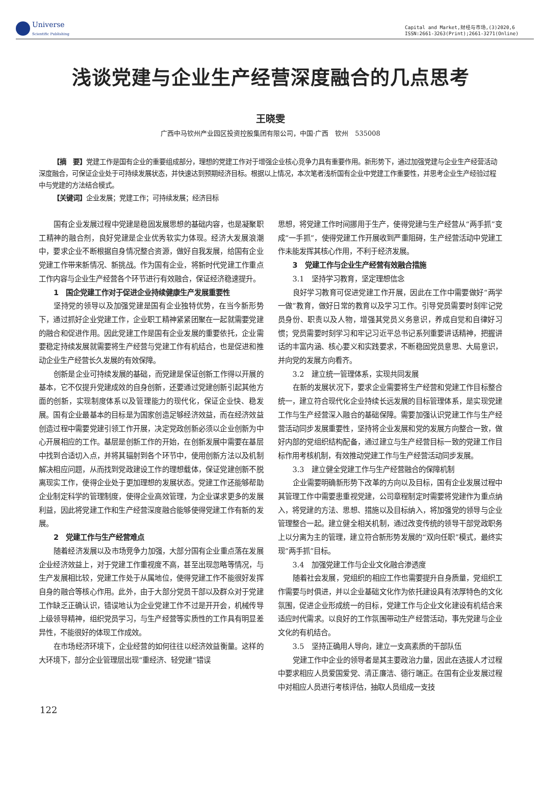Universe
Scientific Publishing
Capital and Market,财经与市场,(3)2020,6
ISSN:2661-3263(Print);2661-3271(Online)
浅谈党建与企业生产经营深度融合的几点思考
王晓雯
广西中马钦州产业园区投资控股集团有限公司，中国·广西　钦州　535008
【摘　要】党建工作是国有企业的重要组成部分，理想的党建工作对于增强企业核心竞争力具有重要作用。新形势下，通过加强党建与企业生产经营活动深度融合，可保证企业处于可持续发展状态，并快速达到预期经济目标。根据以上情况，本次笔者浅析国有企业中党建工作重要性，并思考企业生产经验过程中与党建的方法结合模式。
【关键词】企业发展；党建工作；可持续发展；经济目标
国有企业发展过程中党建是稳固发展思想的基础内容，也是凝聚职工精神的融合剂，良好党建是企业优秀软实力体现。经济大发展浪潮中，要求企业不断根据自身情况整合资源，做好自我发展，给国有企业党建工作带来新情况、新挑战。作为国有企业，将新时代党建工作重点工作内容与企业生产经营各个环节进行有效融合，保证经济稳速提升。
1　国企党建工作对于促进企业持续健康生产发展重要性
坚持党的领导以及加强党建是国有企业独特优势，在当今新形势下，通过抓好企业党建工作，企业职工精神紧紧团聚在一起就需要党建的融合和促进作用。因此党建工作是国有企业发展的重要依托，企业需要稳定持续发展就需要将生产经营与党建工作有机结合，也是促进和推动企业生产经营长久发展的有效保障。
创新是企业可持续发展的基础，而党建是保证创新工作得以开展的基本，它不仅提升党建成效的自身创新，还要通过党建创新引起其他方面的创新，实现制度体系以及管理能力的现代化，保证企业快、稳发展。国有企业最基本的目标是为国家创造足够经济效益，而在经济效益创造过程中需要党建引领工作开展，决定党政创新必须以企业创新为中心开展相应的工作。基层是创新工作的开始，在创新发展中需要在基层中找到合适切入点，并将其辐射到各个环节中，使用创新方法以及机制解决相应问题，从而找到党政建设工作的理想载体，保证党建创新不脱离现实工作，使得企业处于更加理想的发展状态。党建工作还能够帮助企业制定科学的管理制度，使得企业高效管理，为企业谋求更多的发展利益，因此将党建工作和生产经营深度融合能够使得党建工作有新的发展。
2　党建工作与生产经营难点
随着经济发展以及市场竞争力加强，大部分国有企业重点落在发展企业经济效益上，对于党建工作重视度不高，甚至出现忽略等情况，与生产发展相比较，党建工作处于从属地位，使得党建工作不能很好发挥自身的融合等核心作用。此外，由于大部分党员干部以及群众对于党建工作缺乏正确认识，错误地认为企业党建工作不过是开开会，机械传导上级领导精神，组织党员学习，与生产经营等实质性的工作具有明显差异性，不能很好的体现工作成效。
在市场经济环境下，企业经营的如何往往以经济效益衡量。这样的大环境下，部分企业管理层出现“重经济、轻党建”错误
思想，将党建工作时间挪用于生产，使得党建与生产经营从“两手抓”变成“一手抓”，使得党建工作开展收到严重阻碍，生产经营活动中党建工作未能发挥其核心作用，不利于经济发展。
3　党建工作与企业生产经营有效融合措施
3.1　坚持学习教育，坚定理想信念
良好学习教育可促进党建工作开展，因此在工作中需要做好“两学一做”教育，做好日常的教育以及学习工作。引导党员需要时刻牢记党员身份、职责以及人物，增强其党员义务意识，养成自觉和自律好习惯；党员需要时刻学习和牢记习近平总书记系列重要讲话精神，把握讲话的丰富内涵、核心要义和实践要求，不断稳固党员意思、大局意识，并向党的发展方向看齐。
3.2　建立统一管理体系，实现共同发展
在新的发展状况下，要求企业需要将生产经营和党建工作目标整合统一，建立符合现代化企业持续长远发展的目标管理体系，是实现党建工作与生产经营深入融合的基础保障。需要加强认识党建工作与生产经营活动同步发展重要性，坚持将企业发展和党的发展方向整合一致，做好内部的党组织结构配备，通过建立与生产经营目标一致的党建工作目标作用考核机制，有效推动党建工作与生产经营活动同步发展。
3.3　建立健全党建工作与生产经营融合的保障机制
企业需要明确新形势下改革的方向以及目标，国有企业发展过程中其管理工作中需要患重视党建，公司章程制定时需要将党建作为重点纳入，将党建的方法、思想、措施以及目标纳入，将加强党的领导与企业管理整合一起。建立健全相关机制，通过改变传统的领导干部党政职务上以分离为主的管理，建立符合新形势发展的“双向任职”模式，最终实现“两手抓”目标。
3.4　加强党建工作与企业文化融合渗透度
随着社会发展，党组织的相应工作也需要提升自身质量，党组织工作需要与时俱进，并以企业基础文化作为依托建设具有浓厚特色的文化氛围，促进企业形成统一的目标，党建工作与企业文化建设有机结合来适应时代需求。以良好的工作氛围带动生产经营活动，事先党建与企业文化的有机结合。
3.5　坚持正确用人导向，建立一支高素质的干部队伍
党建工作中企业的领导者是其主要政治力量，因此在选拔人才过程中要求相应人员爱国爱党、清正廉洁、德行端正。在国有企业发展过程中对相应人员进行考核评估，抽取人员组成一支技
122